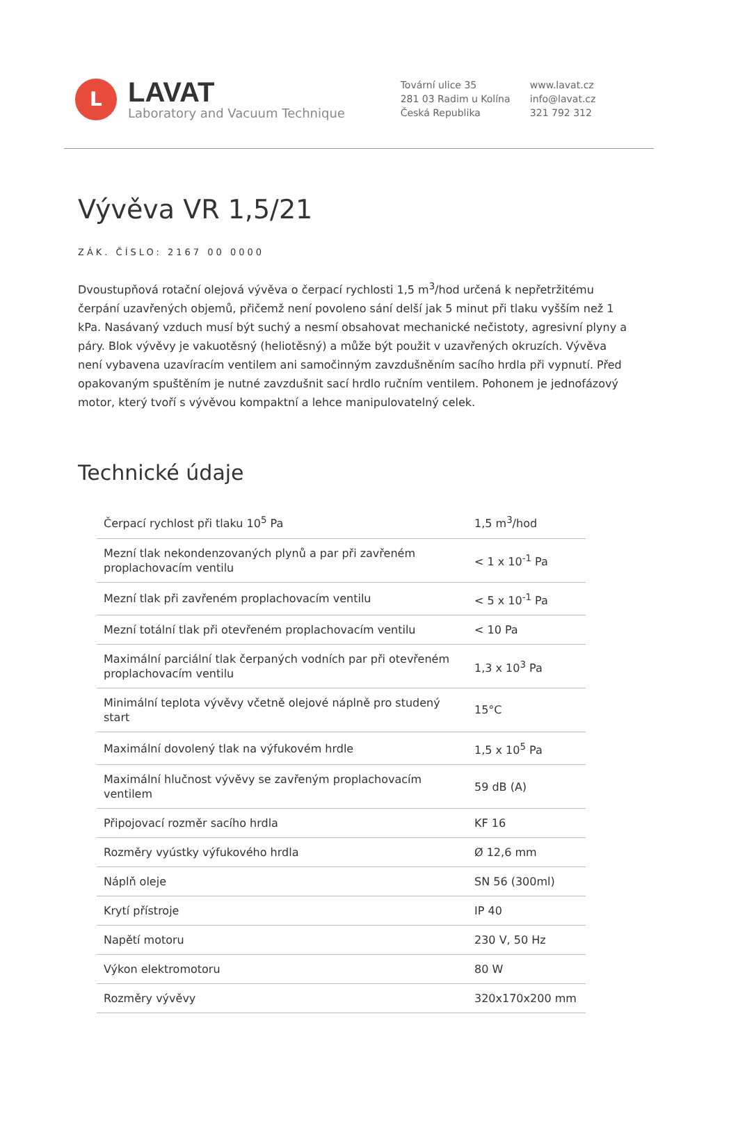L
LAVAT
Laboratory and Vacuum Technique
Tovární ulice 35
281 03 Radim u Kolína
Česká Republika
www.lavat.cz
info@lavat.cz
321 792 312
Vývěva VR 1,5/21
ZÁK. ČÍSLO: 2167 00 0000
Dvoustupňová rotační olejová vývěva o čerpací rychlosti 1,5 m<sup>3</sup>/hod určená k nepřetržitému čerpání uzavřených objemů, přičemž není povoleno sání delší jak 5 minut při tlaku vyšším než 1 kPa. Nasávaný vzduch musí být suchý a nesmí obsahovat mechanické nečistoty, agresivní plyny a páry. Blok vývěvy je vakuotěsný (heliotěsný) a může být použit v uzavřených okruzích. Vývěva není vybavena uzavíracím ventilem ani samočinným zavzdušněním sacího hrdla při vypnutí. Před opakovaným spuštěním je nutné zavzdušnit sací hrdlo ručním ventilem. Pohonem je jednofázový motor, který tvoří s vývěvou kompaktní a lehce manipulovatelný celek.
Technické údaje
| Čerpací rychlost při tlaku 10<sup>5</sup> Pa | 1,5 m<sup>3</sup>/hod |
| Mezní tlak nekondenzovaných plynů a par při zavřeném proplachovacím ventilu | < 1 x 10<sup>-1</sup> Pa |
| Mezní tlak při zavřeném proplachovacím ventilu | < 5 x 10<sup>-1</sup> Pa |
| Mezní totální tlak při otevřeném proplachovacím ventilu | < 10 Pa |
| Maximální parciální tlak čerpaných vodních par při otevřeném proplachovacím ventilu | 1,3 x 10<sup>3</sup> Pa |
| Minimální teplota vývěvy včetně olejové náplně pro studený start | 15°C |
| Maximální dovolený tlak na výfukovém hrdle | 1,5 x 10<sup>5</sup> Pa |
| Maximální hlučnost vývěvy se zavřeným proplachovacím ventilem | 59 dB (A) |
| Připojovací rozměr sacího hrdla | KF 16 |
| Rozměry vyústky výfukového hrdla | Ø 12,6 mm |
| Náplň oleje | SN 56 (300ml) |
| Krytí přístroje | IP 40 |
| Napětí motoru | 230 V, 50 Hz |
| Výkon elektromotoru | 80 W |
| Rozměry vývěvy | 320x170x200 mm |